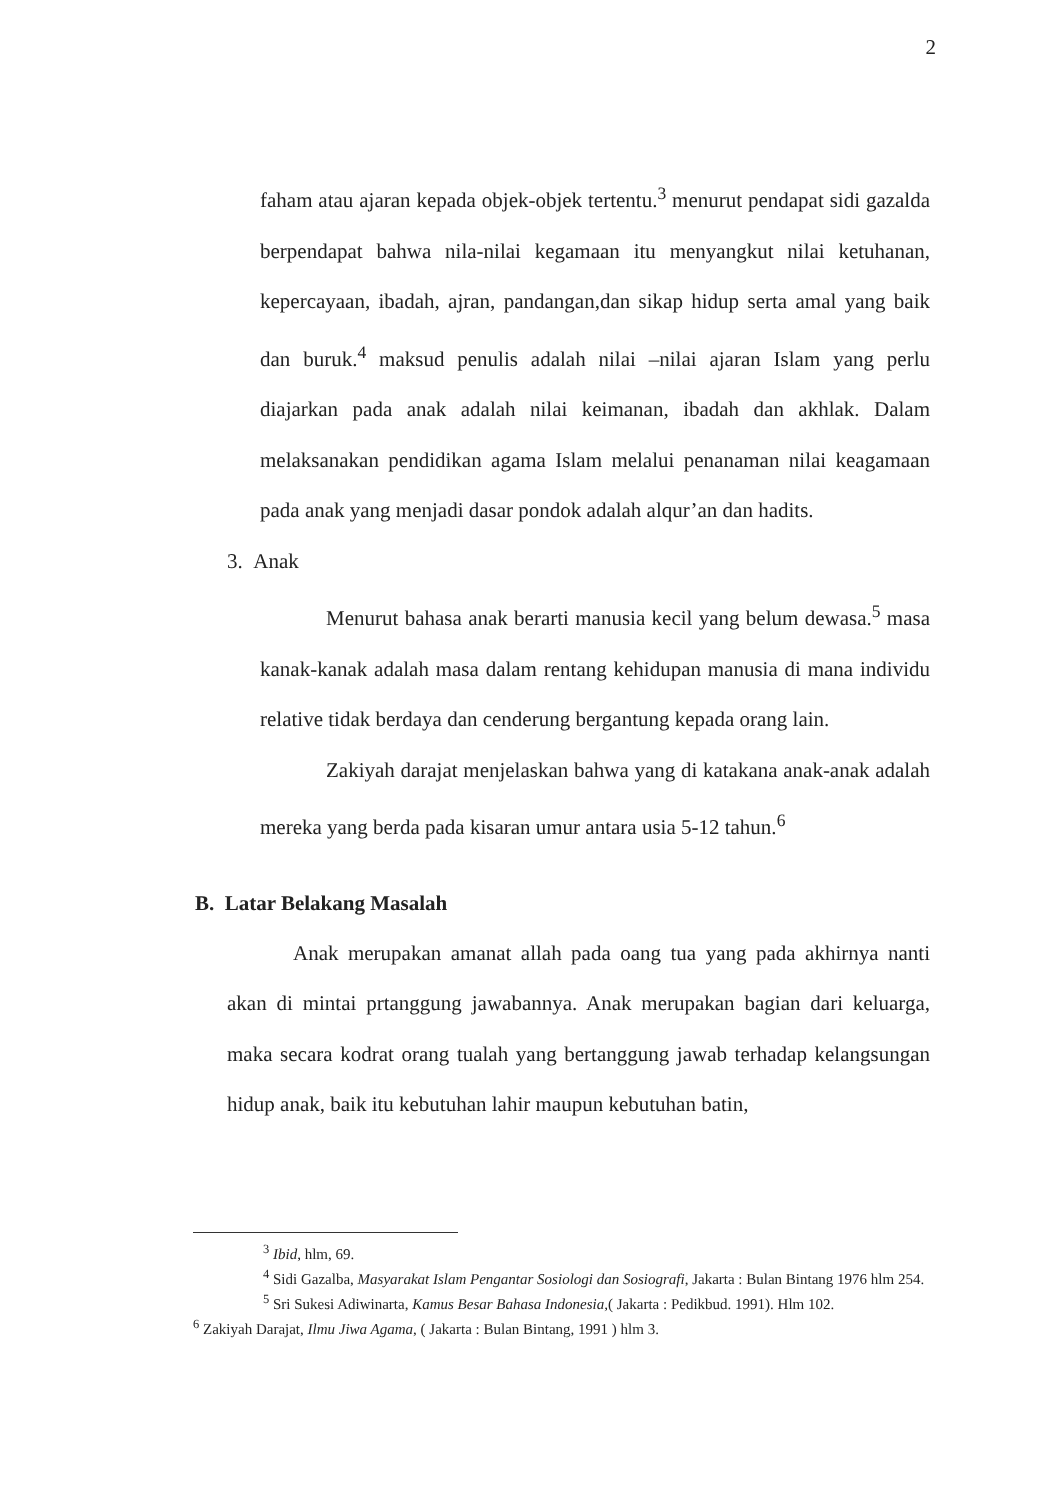2
faham atau ajaran kepada objek-objek tertentu.<sup>3</sup> menurut pendapat sidi gazalda berpendapat bahwa nila-nilai kegamaan itu menyangkut nilai ketuhanan, kepercayaan, ibadah, ajran, pandangan,dan sikap hidup serta amal yang baik dan buruk.<sup>4</sup> maksud penulis adalah nilai –nilai ajaran Islam yang perlu diajarkan pada anak adalah nilai keimanan, ibadah dan akhlak. Dalam melaksanakan pendidikan agama Islam melalui penanaman nilai keagamaan pada anak yang menjadi dasar pondok adalah alqur’an dan hadits.
3. Anak
Menurut bahasa anak berarti manusia kecil yang belum dewasa.<sup>5</sup> masa kanak-kanak adalah masa dalam rentang kehidupan manusia di mana individu relative tidak berdaya dan cenderung bergantung kepada orang lain.
Zakiyah darajat menjelaskan bahwa yang di katakana anak-anak adalah mereka yang berda pada kisaran umur antara usia 5-12 tahun.<sup>6</sup>
B. Latar Belakang Masalah
Anak merupakan amanat allah pada oang tua yang pada akhirnya nanti akan di mintai prtanggung jawabannya. Anak merupakan bagian dari keluarga, maka secara kodrat orang tualah yang bertanggung jawab terhadap kelangsungan hidup anak, baik itu kebutuhan lahir maupun kebutuhan batin,
<sup>3</sup> Ibid, hlm, 69.
<sup>4</sup> Sidi Gazalba, Masyarakat Islam Pengantar Sosiologi dan Sosiografi, Jakarta : Bulan Bintang 1976 hlm 254.
<sup>5</sup> Sri Sukesi Adiwinarta, Kamus Besar Bahasa Indonesia,( Jakarta : Pedikbud. 1991). Hlm 102.
<sup>6</sup> Zakiyah Darajat, Ilmu Jiwa Agama, ( Jakarta : Bulan Bintang, 1991 ) hlm 3.